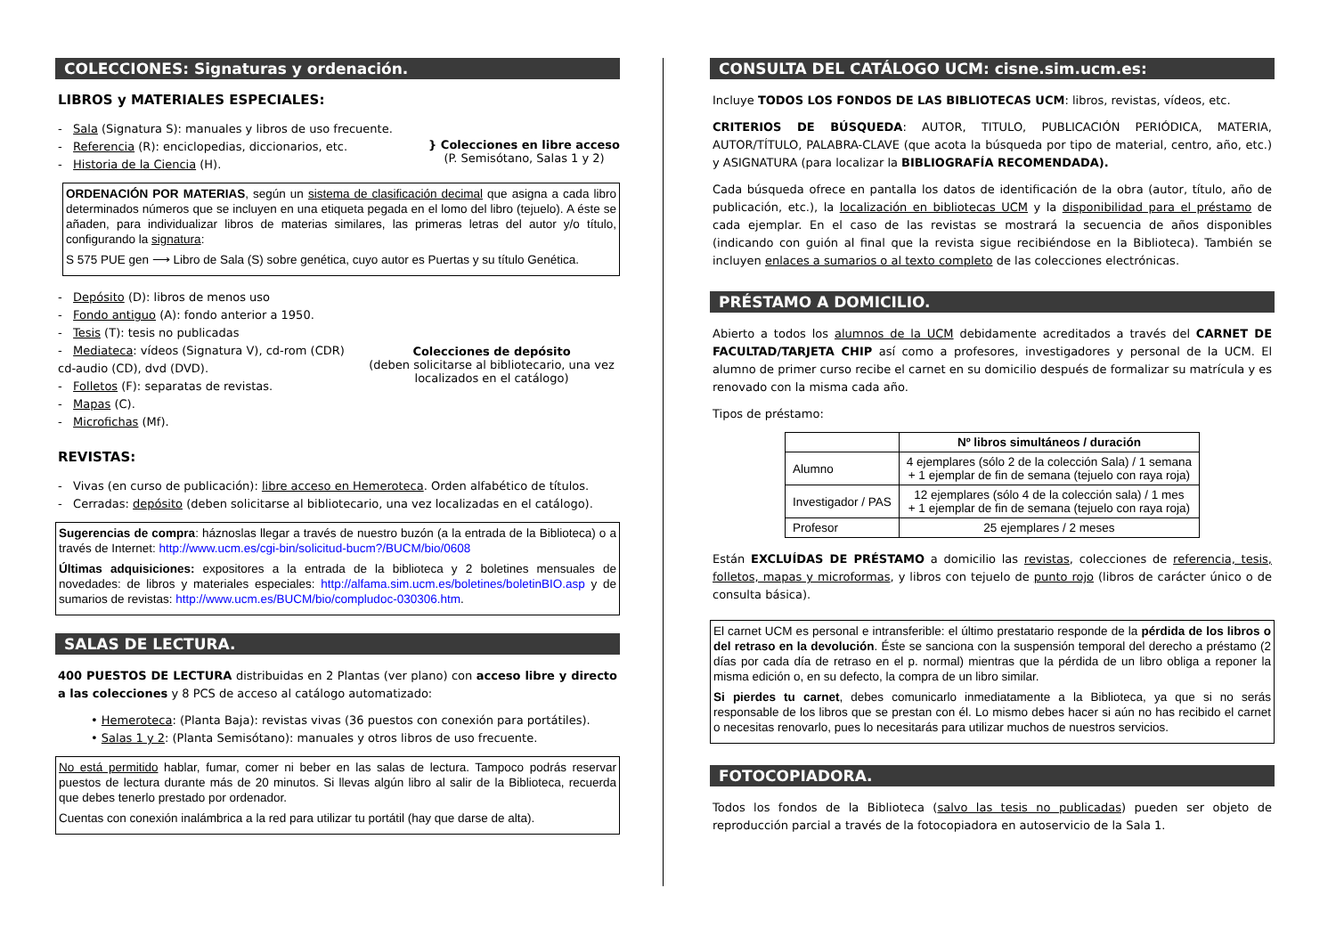COLECCIONES: Signaturas y ordenación.
LIBROS y MATERIALES ESPECIALES:
- Sala (Signatura S): manuales y libros de uso frecuente.
- Referencia (R): enciclopedias, diccionarios, etc.
- Historia de la Ciencia (H).
} Colecciones en libre acceso
(P. Semisótano, Salas 1 y 2)
ORDENACIÓN POR MATERIAS, según un sistema de clasificación decimal que asigna a cada libro determinados números que se incluyen en una etiqueta pegada en el lomo del libro (tejuelo). A éste se añaden, para individualizar libros de materias similares, las primeras letras del autor y/o título, configurando la signatura:
S 575 PUE gen ⟶ Libro de Sala (S) sobre genética, cuyo autor es Puertas y su título Genética.
- Depósito (D): libros de menos uso
- Fondo antiguo (A): fondo anterior a 1950.
- Tesis (T): tesis no publicadas
- Mediateca: vídeos (Signatura V), cd-rom (CDR) cd-audio (CD), dvd (DVD).
- Folletos (F): separatas de revistas.
- Mapas (C).
- Microfichas (Mf).
Colecciones de depósito
(deben solicitarse al bibliotecario, una vez localizados en el catálogo)
REVISTAS:
- Vivas (en curso de publicación): libre acceso en Hemeroteca. Orden alfabético de títulos.
- Cerradas: depósito (deben solicitarse al bibliotecario, una vez localizadas en el catálogo).
Sugerencias de compra: háznoslas llegar a través de nuestro buzón (a la entrada de la Biblioteca) o a través de Internet: http://www.ucm.es/cgi-bin/solicitud-bucm?/BUCM/bio/0608
Últimas adquisiciones: expositores a la entrada de la biblioteca y 2 boletines mensuales de novedades: de libros y materiales especiales: http://alfama.sim.ucm.es/boletines/boletinBIO.asp y de sumarios de revistas: http://www.ucm.es/BUCM/bio/compludoc-030306.htm.
SALAS DE LECTURA.
400 PUESTOS DE LECTURA distribuidas en 2 Plantas (ver plano) con acceso libre y directo a las colecciones y 8 PCS de acceso al catálogo automatizado:
• Hemeroteca: (Planta Baja): revistas vivas (36 puestos con conexión para portátiles).
• Salas 1 y 2: (Planta Semisótano): manuales y otros libros de uso frecuente.
No está permitido hablar, fumar, comer ni beber en las salas de lectura. Tampoco podrás reservar puestos de lectura durante más de 20 minutos. Si llevas algún libro al salir de la Biblioteca, recuerda que debes tenerlo prestado por ordenador.
Cuentas con conexión inalámbrica a la red para utilizar tu portátil (hay que darse de alta).
CONSULTA DEL CATÁLOGO UCM: cisne.sim.ucm.es:
Incluye TODOS LOS FONDOS DE LAS BIBLIOTECAS UCM: libros, revistas, vídeos, etc.
CRITERIOS DE BÚSQUEDA: AUTOR, TITULO, PUBLICACIÓN PERIÓDICA, MATERIA, AUTOR/TÍTULO, PALABRA-CLAVE (que acota la búsqueda por tipo de material, centro, año, etc.) y ASIGNATURA (para localizar la BIBLIOGRAFÍA RECOMENDADA).
Cada búsqueda ofrece en pantalla los datos de identificación de la obra (autor, título, año de publicación, etc.), la localización en bibliotecas UCM y la disponibilidad para el préstamo de cada ejemplar. En el caso de las revistas se mostrará la secuencia de años disponibles (indicando con guión al final que la revista sigue recibiéndose en la Biblioteca). También se incluyen enlaces a sumarios o al texto completo de las colecciones electrónicas.
PRÉSTAMO A DOMICILIO.
Abierto a todos los alumnos de la UCM debidamente acreditados a través del CARNET DE FACULTAD/TARJETA CHIP así como a profesores, investigadores y personal de la UCM. El alumno de primer curso recibe el carnet en su domicilio después de formalizar su matrícula y es renovado con la misma cada año.
Tipos de préstamo:
| | Nº libros simultáneos / duración |
| --- | --- |
| Alumno | 4 ejemplares (sólo 2 de la colección Sala) / 1 semana + 1 ejemplar de fin de semana (tejuelo con raya roja) |
| Investigador / PAS | 12 ejemplares (sólo 4 de la colección sala) / 1 mes + 1 ejemplar de fin de semana (tejuelo con raya roja) |
| Profesor | 25 ejemplares / 2 meses |
Están EXCLUÍDAS DE PRÉSTAMO a domicilio las revistas, colecciones de referencia, tesis, folletos, mapas y microformas, y libros con tejuelo de punto rojo (libros de carácter único o de consulta básica).
El carnet UCM es personal e intransferible: el último prestatario responde de la pérdida de los libros o del retraso en la devolución. Éste se sanciona con la suspensión temporal del derecho a préstamo (2 días por cada día de retraso en el p. normal) mientras que la pérdida de un libro obliga a reponer la misma edición o, en su defecto, la compra de un libro similar.
Si pierdes tu carnet, debes comunicarlo inmediatamente a la Biblioteca, ya que si no serás responsable de los libros que se prestan con él. Lo mismo debes hacer si aún no has recibido el carnet o necesitas renovarlo, pues lo necesitarás para utilizar muchos de nuestros servicios.
FOTOCOPIADORA.
Todos los fondos de la Biblioteca (salvo las tesis no publicadas) pueden ser objeto de reproducción parcial a través de la fotocopiadora en autoservicio de la Sala 1.